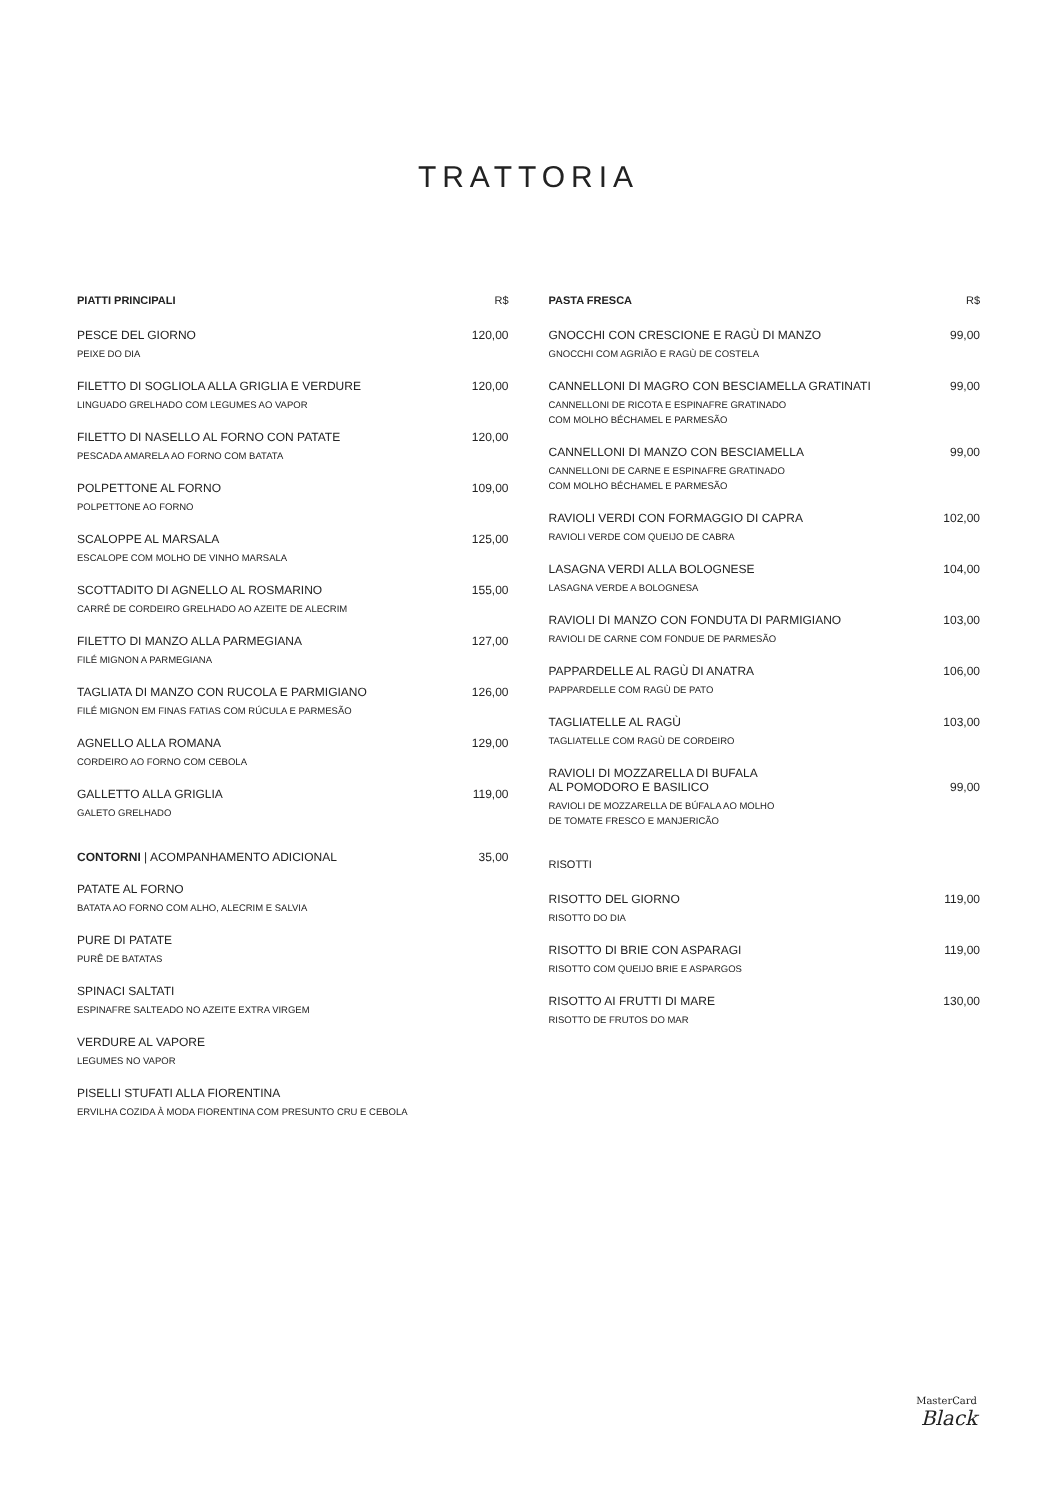TRATTORIA
PIATTI PRINCIPALI R$
PESCE DEL GIORNO 120,00
PEIXE DO DIA
FILETTO DI SOGLIOLA ALLA GRIGLIA E VERDURE 120,00
LINGUADO GRELHADO COM LEGUMES AO VAPOR
FILETTO DI NASELLO AL FORNO CON PATATE 120,00
PESCADA AMARELA AO FORNO COM BATATA
POLPETTONE AL FORNO 109,00
POLPETTONE AO FORNO
SCALOPPE AL MARSALA 125,00
ESCALOPE COM MOLHO DE VINHO MARSALA
SCOTTADITO DI AGNELLO AL ROSMARINO 155,00
CARRÉ DE CORDEIRO GRELHADO AO AZEITE DE ALECRIM
FILETTO DI MANZO ALLA PARMEGIANA 127,00
FILÉ MIGNON A PARMEGIANA
TAGLIATA DI MANZO CON RUCOLA E PARMIGIANO 126,00
FILÉ MIGNON EM FINAS FATIAS COM RÚCULA E PARMESÃO
AGNELLO ALLA ROMANA 129,00
CORDEIRO AO FORNO COM CEBOLA
GALLETTO ALLA GRIGLIA 119,00
GALETO GRELHADO
CONTORNI | ACOMPANHAMENTO ADICIONAL 35,00
PATATE AL FORNO
BATATA AO FORNO COM ALHO, ALECRIM E SALVIA
PURE DI PATATE
PURÊ DE BATATAS
SPINACI SALTATI
ESPINAFRE SALTEADO NO AZEITE EXTRA VIRGEM
VERDURE AL VAPORE
LEGUMES NO VAPOR
PISELLI STUFATI ALLA FIORENTINA
ERVILHA COZIDA À MODA FIORENTINA COM PRESUNTO CRU E CEBOLA
PASTA FRESCA R$
GNOCCHI CON CRESCIONE E RAGÙ DI MANZO 99,00
GNOCCHI COM AGRIÃO E RAGÙ DE COSTELA
CANNELLONI DI MAGRO CON BESCIAMELLA GRATINATI 99,00
CANNELLONI DE RICOTA E ESPINAFRE GRATINADO
COM MOLHO BÉCHAMEL E PARMESÃO
CANNELLONI DI MANZO CON BESCIAMELLA 99,00
CANNELLONI DE CARNE E ESPINAFRE GRATINADO
COM MOLHO BÉCHAMEL E PARMESÃO
RAVIOLI VERDI CON FORMAGGIO DI CAPRA 102,00
RAVIOLI VERDE COM QUEIJO DE CABRA
LASAGNA VERDI ALLA BOLOGNESE 104,00
LASAGNA VERDE A BOLOGNESA
RAVIOLI DI MANZO CON FONDUTA DI PARMIGIANO 103,00
RAVIOLI DE CARNE COM FONDUE DE PARMESÃO
PAPPARDELLE AL RAGÙ DI ANATRA 106,00
PAPPARDELLE COM RAGÙ DE PATO
TAGLIATELLE AL RAGÙ 103,00
TAGLIATELLE COM RAGÙ DE CORDEIRO
RAVIOLI DI MOZZARELLA DI BUFALA
AL POMODORO E BASILICO 99,00
RAVIOLI DE MOZZARELLA DE BÚFALA AO MOLHO
DE TOMATE FRESCO E MANJERICÃO
RISOTTI
RISOTTO DEL GIORNO 119,00
RISOTTO DO DIA
RISOTTO DI BRIE CON ASPARAGI 119,00
RISOTTO COM QUEIJO BRIE E ASPARGOS
RISOTTO AI FRUTTI DI MARE 130,00
RISOTTO DE FRUTOS DO MAR
MasterCard
Black